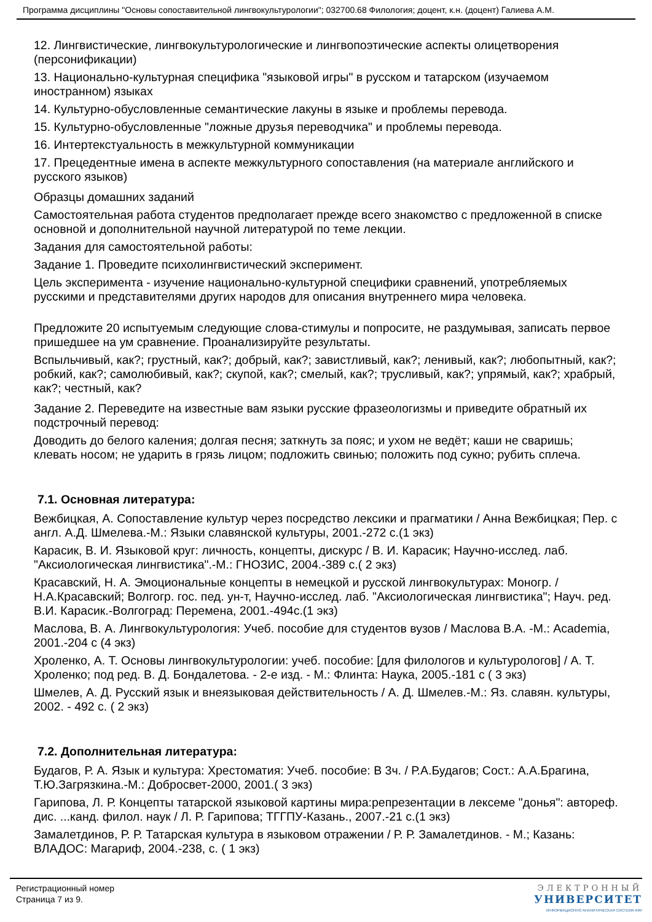Программа дисциплины "Основы сопоставительной лингвокультурологии"; 032700.68 Филология; доцент, к.н. (доцент) Галиева А.М.
12. Лингвистические, лингвокультурологические и лингвопоэтические аспекты олицетворения (персонификации)
13. Национально-культурная специфика "языковой игры" в русском и татарском (изучаемом иностранном) языках
14. Культурно-обусловленные семантические лакуны в языке и проблемы перевода.
15. Культурно-обусловленные "ложные друзья переводчика" и проблемы перевода.
16. Интертекстуальность в межкультурной коммуникации
17. Прецедентные имена в аспекте межкультурного сопоставления (на материале английского и русского языков)
Образцы домашних заданий
Самостоятельная работа студентов предполагает прежде всего знакомство с предложенной в списке основной и дополнительной научной литературой по теме лекции.
Задания для самостоятельной работы:
Задание 1. Проведите психолингвистический эксперимент.
Цель эксперимента - изучение национально-культурной специфики сравнений, употребляемых русскими и представителями других народов для описания внутреннего мира человека.
Предложите 20 испытуемым следующие слова-стимулы и попросите, не раздумывая, записать первое пришедшее на ум сравнение. Проанализируйте результаты.
Вспыльчивый, как?; грустный, как?; добрый, как?; завистливый, как?; ленивый, как?; любопытный, как?; робкий, как?; самолюбивый, как?; скупой, как?; смелый, как?; трусливый, как?; упрямый, как?; храбрый, как?; честный, как?
Задание 2. Переведите на известные вам языки русские фразеологизмы и приведите обратный их подстрочный перевод:
Доводить до белого каления; долгая песня; заткнуть за пояс; и ухом не ведёт; каши не сваришь; клевать носом; не ударить в грязь лицом; подложить свинью; положить под сукно; рубить сплеча.
7.1. Основная литература:
Вежбицкая, А. Сопоставление культур через посредство лексики и прагматики / Анна Вежбицкая; Пер. с англ. А.Д. Шмелева.-М.: Языки славянской культуры, 2001.-272 с.(1 экз)
Карасик, В. И. Языковой круг: личность, концепты, дискурс / В. И. Карасик; Научно-исслед. лаб. "Аксиологическая лингвистика".-М.: ГНОЗИС, 2004.-389 с.( 2 экз)
Красавский, Н. А. Эмоциональные концепты в немецкой и русской лингвокультурах: Моногр. / Н.А.Красавский; Волгогр. гос. пед. ун-т, Научно-исслед. лаб. "Аксиологическая лингвистика"; Науч. ред. В.И. Карасик.-Волгоград: Перемена, 2001.-494с.(1 экз)
Маслова, В. А. Лингвокультурология: Учеб. пособие для студентов вузов / Маслова В.А. -М.: Academia, 2001.-204 с (4 экз)
Хроленко, А. Т. Основы лингвокультурологии: учеб. пособие: [для филологов и культурологов] / А. Т. Хроленко; под ред. В. Д. Бондалетова. - 2-е изд. - М.: Флинта: Наука, 2005.-181 с ( 3 экз)
Шмелев, А. Д. Русский язык и внеязыковая действительность / А. Д. Шмелев.-М.: Яз. славян. культуры, 2002. - 492 с. ( 2 экз)
7.2. Дополнительная литература:
Будагов, Р. А. Язык и культура: Хрестоматия: Учеб. пособие: В 3ч. / Р.А.Будагов; Сост.: А.А.Брагина, Т.Ю.Загрязкина.-М.: Добросвет-2000, 2001.( 3 экз)
Гарипова, Л. Р. Концепты татарской языковой картины мира:репрезентации в лексеме "донья": автореф. дис. ...канд. филол. наук / Л. Р. Гарипова; ТГГПУ-Казань., 2007.-21 с.(1 экз)
Замалетдинов, Р. Р. Татарская культура в языковом отражении / Р. Р. Замалетдинов. - М.; Казань: ВЛАДОС: Магариф, 2004.-238, с. ( 1 экз)
Регистрационный номер
Страница 7 из 9.
ЭЛЕКТРОННЫЙ
УНИВЕРСИТЕТ
ИНФОРМАЦИОННО АНАЛИТИЧЕСКАЯ СИСТЕМА КФУ